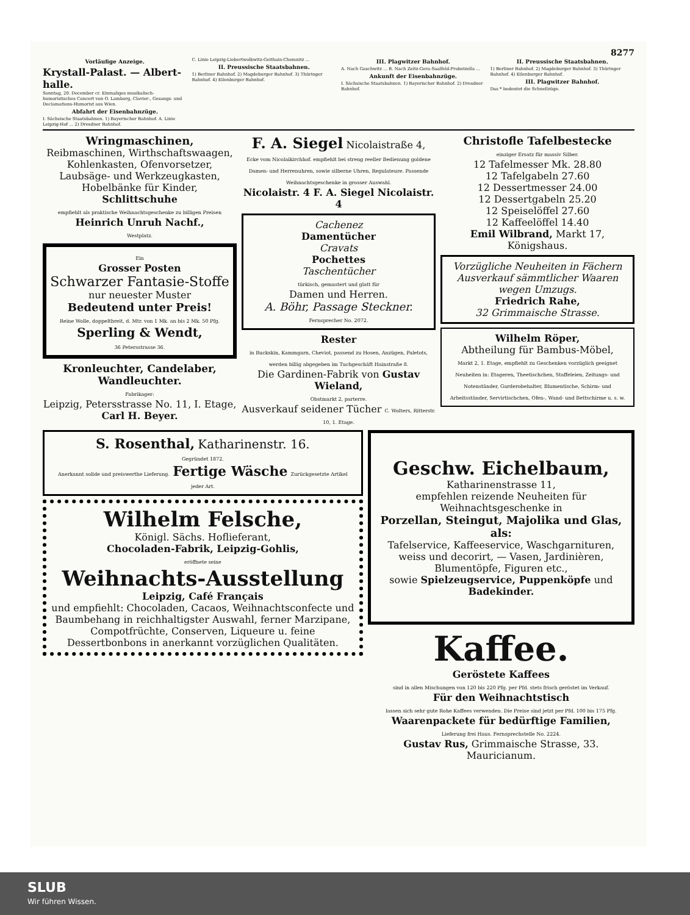8277
Vorläufige Anzeige.
Krystall-Palast. — Albert­halle.
Sonntag, 20. December cr. Einmaliges musikalisch-humoristisches Concert von O. Lamborg, Clavier-, Gesangs- und Declamations-Humorist aus Wien.
Abfahrt der Eisenbahnzüge.
I. Sächsische Staatsbahnen. 1) Bayerischer Bahnhof. A. Linie Leipzig-Hof ... 2) Dresdner Bahnhof.
C. Linie Leipzig-Liebertwolkwitz-Geithain-Chemnitz ...
II. Preussische Staatsbahnen.
1) Berliner Bahnhof. 2) Magdeburger Bahnhof. 3) Thüringer Bahnhof. 4) Eilenburger Bahnhof.
III. Plagwitzer Bahnhof.
A. Nach Gaschwitz ... B. Nach Zeitz-Gera-Saalfeld-Probstzella ...
Ankunft der Eisenbahnzüge.
I. Sächsische Staatsbahnen. 1) Bayerischer Bahnhof. 2) Dresdner Bahnhof.
II. Preussische Staatsbahnen.
1) Berliner Bahnhof. 2) Magdeburger Bahnhof. 3) Thüringer Bahnhof. 4) Eilenburger Bahnhof.
III. Plagwitzer Bahnhof.
Das * bedeutet die Schnellzüge.
Wringmaschinen,
Reibmaschinen, Wirthschaftswaagen, Kohlenkasten, Ofenvorsetzer, Laubsäge- und Werkzeugkasten, Hobelbänke für Kinder, Schlittschuhe
empfiehlt als praktische Weihnachtsgeschenke zu billigen Preisen
Heinrich Unruh Nachf.,
Westplatz.
Ein
Grosser Posten
Schwarzer Fantasie-Stoffe
nur neuester Muster
Bedeutend unter Preis!
Reine Wolle, doppeltbreit, d. Mtr. von 1 Mk. an bis 2 Mk. 50 Pfg.
Sperling & Wendt,
36 Petersstrasse 36.
Kronleuchter, Candelaber, Wandleuchter.
Fabrikager:
Leipzig, Petersstrasse No. 11, I. Etage, Carl H. Beyer.
F. A. Siegel Nicolaistraße 4,
Ecke vom Nicolaikirchhof. empfiehlt bei streng reeller Bedienung goldene Damen- und Herrenuhren, sowie silberne Uhren, Regulateure. Passende Weihnachtsgeschenke in grosser Auswahl.
Nicolaistr. 4 F. A. Siegel Nicolaistr. 4
Cachenez
Damentücher
Cravats
Pochettes
Taschentücher
türkisch, gemustert und glatt für
Damen und Herren.
A. Böhr, Passage Steckner.
Fernsprecher No. 2072.
Rester
in Buckskin, Kammgarn, Cheviot, passend zu Hosen, Anzügen, Paletots, werden billig abgegeben im Tuchgeschäft Hainstraße 8.
Die Gardinen-Fabrik von Gustav Wieland,
Obstmarkt 2, parterre.
Ausverkauf seidener Tücher C. Wolters, Ritterstr. 10, 1. Etage.
Christofle Tafelbestecke
einziger Ersatz für massiv Silber.
12 Tafelmesser Mk. 28.80
12 Tafelgabeln 27.60
12 Dessertmesser 24.00
12 Dessertgabeln 25.20
12 Speiselöffel 27.60
12 Kaffeelöffel 14.40
Emil Wilbrand, Markt 17, Königshaus.
Vorzügliche Neuheiten in Fächern
Ausverkauf sämmtlicher Waaren wegen Umzugs.
Friedrich Rahe,
32 Grimmaische Strasse.
Wilhelm Röper,
Abtheilung für Bambus-Möbel,
Markt 2, 1. Etage, empfiehlt zu Geschenken vorzüglich geeignet Neuheiten in: Etageren, Theetischchen, Staffeleien, Zeitungs- und Notenständer, Garderobehalter, Blumentische, Schirm- und Arbeitsständer, Servirtischchen, Ofen-, Wand- und Bettschirme u. s. w.
S. Rosenthal, Katharinenstr. 16.
Gegründet 1872.
Anerkannt solide und preiswerthe Lieferung. Fertige Wäsche Zurückgesetzte Artikel
jeder Art.
Wilhelm Felsche,
Königl. Sächs. Hoflieferant,
Chocoladen-Fabrik, Leipzig-Gohlis,
eröffnete seine
Weihnachts-Ausstellung
Leipzig, Café Français
und empfiehlt: Chocoladen, Cacaos, Weihnachtsconfecte und Baumbehang in reichhaltigster Auswahl, ferner Marzipane, Compotfrüchte, Conserven, Liqueure u. feine Dessertbonbons in anerkannt vorzüglichen Qualitäten.
Geschw. Eichelbaum,
Katharinenstrasse 11,
empfehlen reizende Neuheiten für Weihnachtsgeschenke in
Porzellan, Steingut, Majolika und Glas, als:
Tafelservice, Kaffeeservice, Waschgarnituren, weiss und decorirt, — Vasen, Jardinièren, Blumentöpfe, Figuren etc.,
sowie Spielzeugservice, Puppenköpfe und Badekinder.
Kaffee.
Geröstete Kaffees
sind in allen Mischungen von 120 bis 220 Pfg. per Pfd. stets frisch geröstet im Verkauf.
Für den Weihnachtstisch
lassen sich sehr gute Rohe Kaffees verwenden. Die Preise sind jetzt per Pfd. 100 bis 175 Pfg.
Waarenpackete für bedürftige Familien,
Lieferung frei Haus. Fernsprechstelle No. 2224.
Gustav Rus, Grimmaische Strasse, 33. Mauricianum.
SLUB
Wir führen Wissen.